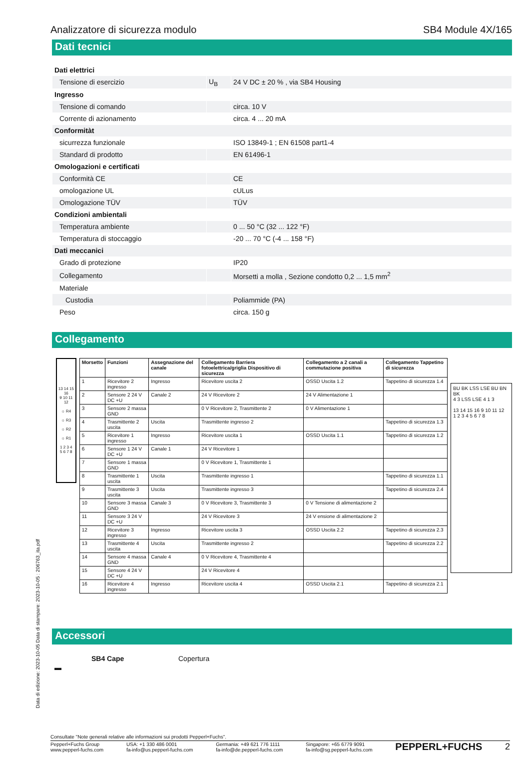Analizzatore di sicurezza modulo SB4 Module 4X/165
Dati tecnici
| Dati elettrici | | |
| Tensione di esercizio | U<sub>B</sub> | 24 V DC ± 20 % , via SB4 Housing |
| Ingresso | | |
| Tensione di comando | | circa. 10 V |
| Corrente di azionamento | | circa. 4 ... 20 mA |
| Conformitàt | | |
| sicurrezza funzionale | | ISO 13849-1 ; EN 61508 part1-4 |
| Standard di prodotto | | EN 61496-1 |
| Omologazioni e certificati | | |
| Conformità CE | | CE |
| omologazione UL | | cULus |
| Omologazione TÜV | | TÜV |
| Condizioni ambientali | | |
| Temperatura ambiente | | 0 ... 50 °C (32 ... 122 °F) |
| Temperatura di stoccaggio | | -20 ... 70 °C (-4 ... 158 °F) |
| Dati meccanici | | |
| Grado di protezione | | IP20 |
| Collegamento | | Morsetti a molla , Sezione condotto 0,2 ... 1,5 mm<sup>2</sup> |
| Materiale | | |
| Custodia | | Poliammide (PA) |
| Peso | | circa. 150 g |
Collegamento
13 14 15 16
9 10 11 12
☼ R4
☼ R3
☼ R2
☼ R1
1 2 3 4
5 6 7 8
| Morsetto | Funzioni | Assegnazione del canale | Collegamento Barriera fotoelettrica/griglia Dispositivo di sicurezza | Collegamento a 2 canali a commutazione positiva | Collegamento Tappetino di sicurezza |
| --- | --- | --- | --- | --- | --- |
| 1 | Ricevitore 2 ingresso | Ingresso | Ricevitore uscita 2 | OSSD Uscita 1.2 | Tappetino di sicurezza 1.4 |
| 2 | Sensore 2 24 V DC +U | Canale 2 | 24 V Ricevitore 2 | 24 V Alimentazione 1 | |
| 3 | Sensore 2 massa GND | | 0 V Ricevitore 2, Trasmittente 2 | 0 V Alimentazione 1 | |
| 4 | Trasmittente 2 uscita | Uscita | Trasmittente ingresso 2 | | Tappetino di sicurezza 1.3 |
| 5 | Ricevitore 1 ingresso | Ingresso | Ricevitore uscita 1 | OSSD Uscita 1.1 | Tappetino di sicurezza 1.2 |
| 6 | Sensore 1 24 V DC +U | Canale 1 | 24 V Ricevitore 1 | | |
| 7 | Sensore 1 massa GND | | 0 V Ricevitore 1, Trasmittente 1 | | |
| 8 | Trasmittente 1 uscita | Uscita | Trasmittente ingresso 1 | | Tappetino di sicurezza 1.1 |
| 9 | Trasmittente 3 uscita | Uscita | Trasmittente ingresso 3 | | Tappetino di sicurezza 2.4 |
| 10 | Sensore 3 massa GND | Canale 3 | 0 V Ricevitore 3, Trasmittente 3 | 0 V Tensione di alimentazione 2 | |
| 11 | Sensore 3 24 V DC +U | | 24 V Ricevitore 3 | 24 V ensione di alimentazione 2 | |
| 12 | Ricevitore 3 ingresso | Ingresso | Ricevitore uscita 3 | OSSD Uscita 2.2 | Tappetino di sicurezza 2.3 |
| 13 | Trasmittente 4 uscita | Uscita | Trasmittente ingresso 2 | | Tappetino di sicurezza 2.2 |
| 14 | Sensore 4 massa GND | Canale 4 | 0 V Ricevitore 4, Trasmittente 4 | | |
| 15 | Sensore 4 24 V DC +U | | 24 V Ricevitore 4 | | |
| 16 | Ricevitore 4 ingresso | Ingresso | Ricevitore uscita 4 | OSSD Uscita 2.1 | Tappetino di sicurezza 2.1 |
BU BK LSS LSE BU BN BK
4 3 LSS LSE 4 1 3
13 14 15 16 9 10 11 12
1 2 3 4 5 6 7 8
Accessori
| ▬ | SB4 Cape | Copertura |
Data di edizione: 2023-10-05 Data di stampare: 2023-10-05 : 206763_ita.pdf
Consultate "Note generali relative alle informazioni sui prodotti Pepperl+Fuchs".
Pepperl+Fuchs Group
www.pepperl-fuchs.com USA: +1 330 486 0001
fa-info@us.pepperl-fuchs.com Germania: +49 621 776 1111
fa-info@de.pepperl-fuchs.com Singapore: +65 6779 9091
fa-info@sg.pepperl-fuchs.com PEPPERL+FUCHS 2